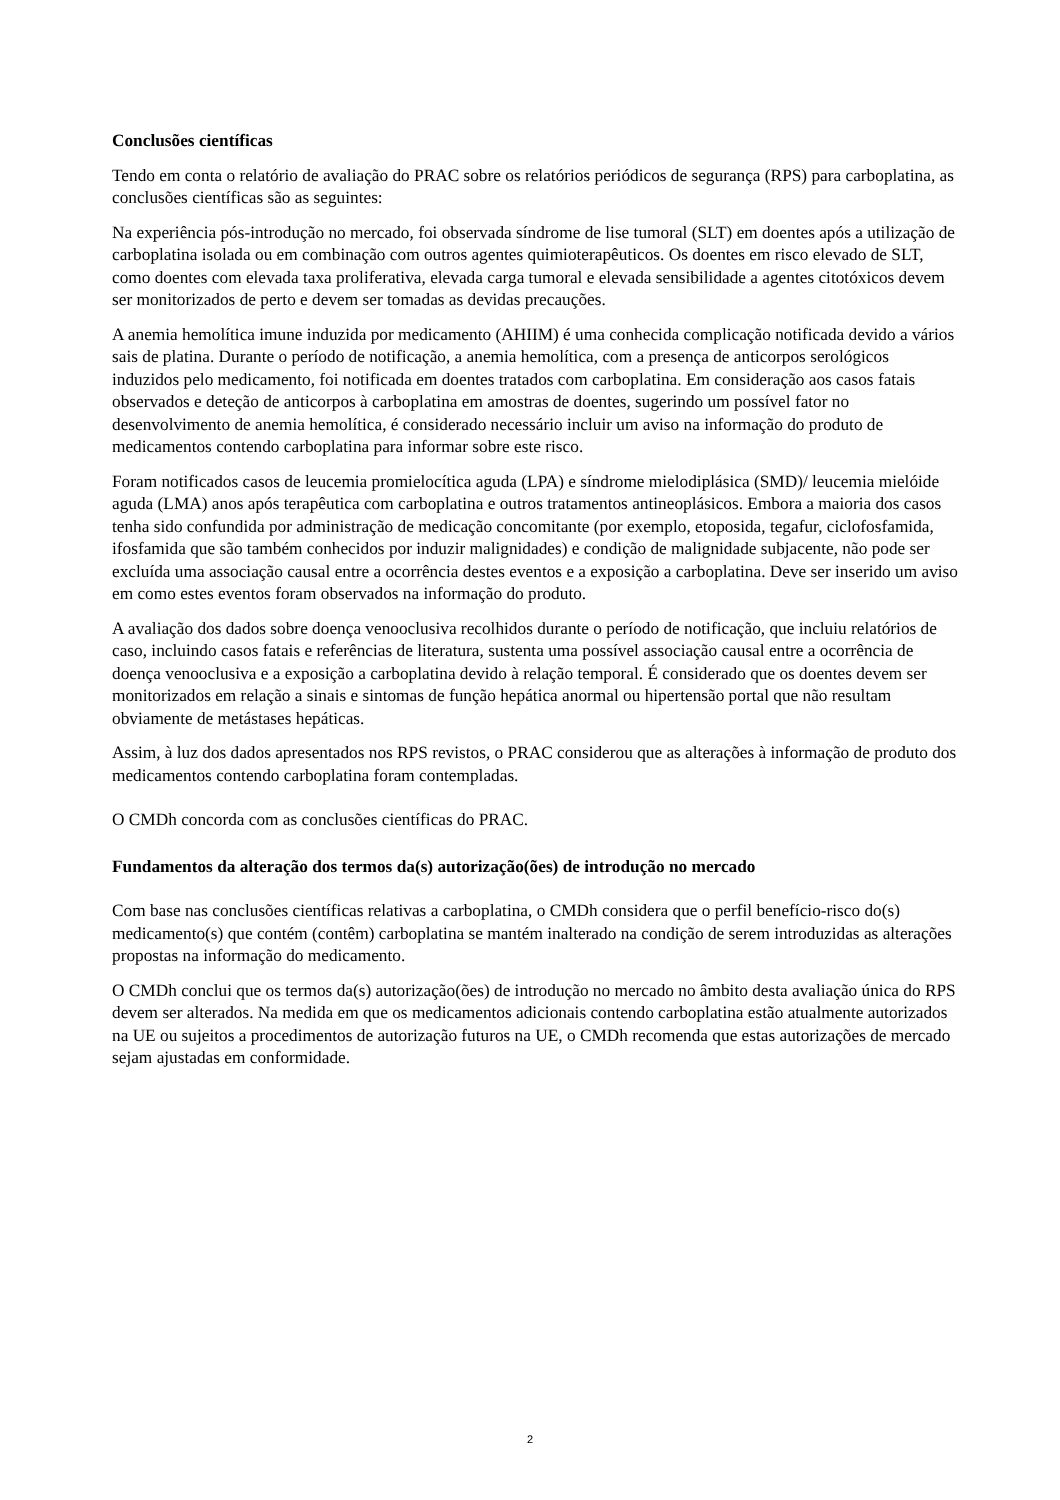Conclusões científicas
Tendo em conta o relatório de avaliação do PRAC sobre os relatórios periódicos de segurança (RPS) para carboplatina, as conclusões científicas são as seguintes:
Na experiência pós-introdução no mercado, foi observada síndrome de lise tumoral (SLT) em doentes após a utilização de carboplatina isolada ou em combinação com outros agentes quimioterapêuticos. Os doentes em risco elevado de SLT, como doentes com elevada taxa proliferativa, elevada carga tumoral e elevada sensibilidade a agentes citotóxicos devem ser monitorizados de perto e devem ser tomadas as devidas precauções.
A anemia hemolítica imune induzida por medicamento (AHIIM) é uma conhecida complicação notificada devido a vários sais de platina. Durante o período de notificação, a anemia hemolítica, com a presença de anticorpos serológicos induzidos pelo medicamento, foi notificada em doentes tratados com carboplatina. Em consideração aos casos fatais observados e deteção de anticorpos à carboplatina em amostras de doentes, sugerindo um possível fator no desenvolvimento de anemia hemolítica, é considerado necessário incluir um aviso na informação do produto de medicamentos contendo carboplatina para informar sobre este risco.
Foram notificados casos de leucemia promielocítica aguda (LPA) e síndrome mielodiplásica (SMD)/ leucemia mielóide aguda (LMA) anos após terapêutica com carboplatina e outros tratamentos antineoplásicos. Embora a maioria dos casos tenha sido confundida por administração de medicação concomitante (por exemplo, etoposida, tegafur, ciclofosfamida, ifosfamida que são também conhecidos por induzir malignidades) e condição de malignidade subjacente, não pode ser excluída uma associação causal entre a ocorrência destes eventos e a exposição a carboplatina. Deve ser inserido um aviso em como estes eventos foram observados na informação do produto.
A avaliação dos dados sobre doença venooclusiva recolhidos durante o período de notificação, que incluiu relatórios de caso, incluindo casos fatais e referências de literatura, sustenta uma possível associação causal entre a ocorrência de doença venooclusiva e a exposição a carboplatina devido à relação temporal. É considerado que os doentes devem ser monitorizados em relação a sinais e sintomas de função hepática anormal ou hipertensão portal que não resultam obviamente de metástases hepáticas.
Assim, à luz dos dados apresentados nos RPS revistos, o PRAC considerou que as alterações à informação de produto dos medicamentos contendo carboplatina foram contempladas.
O CMDh concorda com as conclusões científicas do PRAC.
Fundamentos da alteração dos termos da(s) autorização(ões) de introdução no mercado
Com base nas conclusões científicas relativas a carboplatina, o CMDh considera que o perfil benefício-risco do(s) medicamento(s) que contém (contêm) carboplatina se mantém inalterado na condição de serem introduzidas as alterações propostas na informação do medicamento.
O CMDh conclui que os termos da(s) autorização(ões) de introdução no mercado no âmbito desta avaliação única do RPS devem ser alterados. Na medida em que os medicamentos adicionais contendo carboplatina estão atualmente autorizados na UE ou sujeitos a procedimentos de autorização futuros na UE, o CMDh recomenda que estas autorizações de mercado sejam ajustadas em conformidade.
2